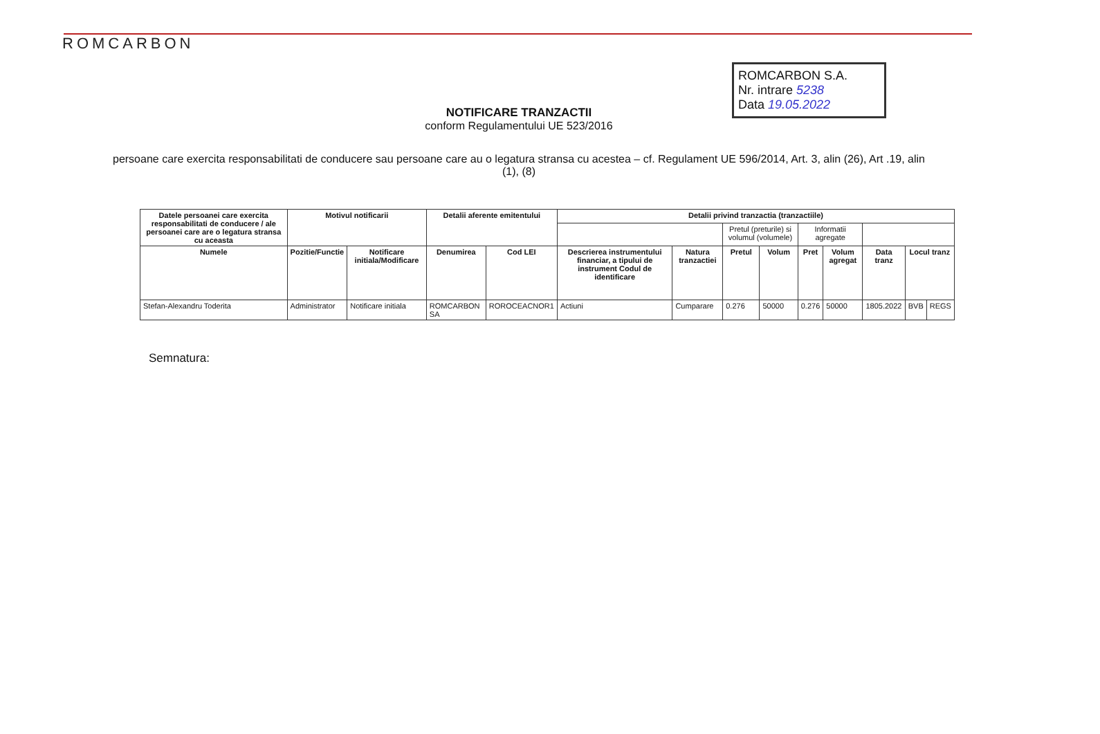ROMCARBON
ROMCARBON S.A.
Nr. intrare 5238
Data 19.05.2022
NOTIFICARE TRANZACTII
conform Regulamentului UE 523/2016
persoane care exercita responsabilitati de conducere sau persoane care au o legatura stransa cu acestea – cf. Regulament UE 596/2014, Art. 3, alin (26), Art .19, alin (1), (8)
| Datele persoanei care exercita responsabilitati de conducere / ale persoanei care are o legatura stransa cu aceasta | Motivul notificarii | | Detalii aferente emitentului | | Detalii privind tranzactia (tranzactiile) | | | | | | | | |
| --- | --- | --- | --- | --- | --- | --- | --- | --- | --- | --- | --- | --- | --- |
| | | | | | | | Pretul (preturile) si volumul (volumele) | | Informatii agregate | | | | |
| Numele | Pozitie/Functie | Notificare initiala/Modificare | Denumirea | Cod LEI | Descrierea instrumentului financiar, a tipului de instrument Codul de identificare | Natura tranzactiei | Pretul | Volum | Pret | Volum agregat | Data tranz | Locul tranz | |
| Stefan-Alexandru Toderita | Administrator | Notificare initiala | ROMCARBON SA | ROROCEACNOR1 | Actiuni | Cumparare | 0.276 | 50000 | 0.276 | 50000 | 1805.2022 | BVB | REGS |
Semnatura: